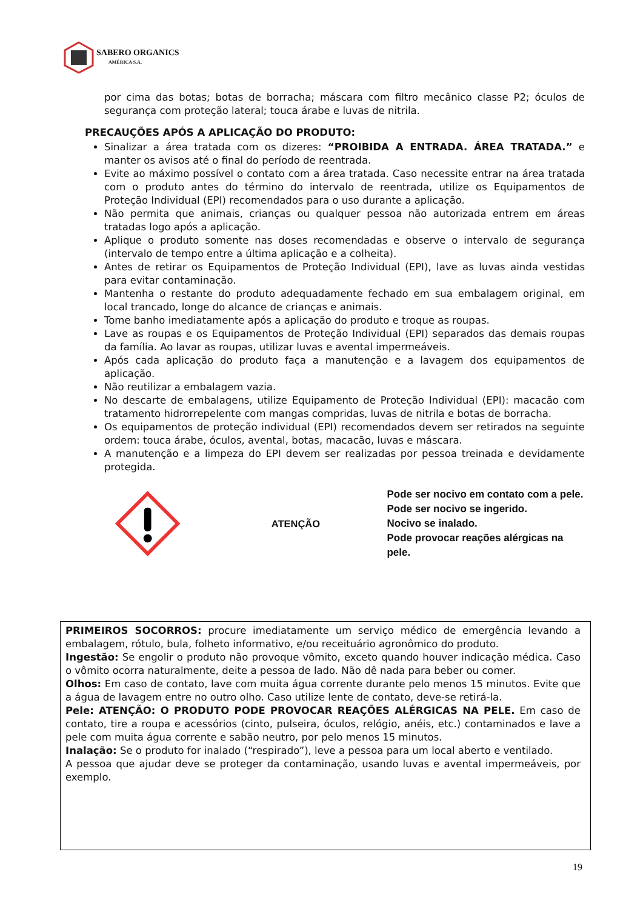SABERO ORGANICS
AMÉRICA S.A.
por cima das botas; botas de borracha; máscara com filtro mecânico classe P2; óculos de segurança com proteção lateral; touca árabe e luvas de nitrila.
PRECAUÇÕES APÓS A APLICAÇÃO DO PRODUTO:
Sinalizar a área tratada com os dizeres: “PROIBIDA A ENTRADA. ÁREA TRATADA.” e manter os avisos até o final do período de reentrada.
Evite ao máximo possível o contato com a área tratada. Caso necessite entrar na área tratada com o produto antes do término do intervalo de reentrada, utilize os Equipamentos de Proteção Individual (EPI) recomendados para o uso durante a aplicação.
Não permita que animais, crianças ou qualquer pessoa não autorizada entrem em áreas tratadas logo após a aplicação.
Aplique o produto somente nas doses recomendadas e observe o intervalo de segurança (intervalo de tempo entre a última aplicação e a colheita).
Antes de retirar os Equipamentos de Proteção Individual (EPI), lave as luvas ainda vestidas para evitar contaminação.
Mantenha o restante do produto adequadamente fechado em sua embalagem original, em local trancado, longe do alcance de crianças e animais.
Tome banho imediatamente após a aplicação do produto e troque as roupas.
Lave as roupas e os Equipamentos de Proteção Individual (EPI) separados das demais roupas da família. Ao lavar as roupas, utilizar luvas e avental impermeáveis.
Após cada aplicação do produto faça a manutenção e a lavagem dos equipamentos de aplicação.
Não reutilizar a embalagem vazia.
No descarte de embalagens, utilize Equipamento de Proteção Individual (EPI): macacão com tratamento hidrorrepelente com mangas compridas, luvas de nitrila e botas de borracha.
Os equipamentos de proteção individual (EPI) recomendados devem ser retirados na seguinte ordem: touca árabe, óculos, avental, botas, macacão, luvas e máscara.
A manutenção e a limpeza do EPI devem ser realizadas por pessoa treinada e devidamente protegida.
ATENÇÃO
Pode ser nocivo em contato com a pele.
Pode ser nocivo se ingerido.
Nocivo se inalado.
Pode provocar reações alérgicas na pele.
PRIMEIROS SOCORROS: procure imediatamente um serviço médico de emergência levando a embalagem, rótulo, bula, folheto informativo, e/ou receituário agronômico do produto.
Ingestão: Se engolir o produto não provoque vômito, exceto quando houver indicação médica. Caso o vômito ocorra naturalmente, deite a pessoa de lado. Não dê nada para beber ou comer.
Olhos: Em caso de contato, lave com muita água corrente durante pelo menos 15 minutos. Evite que a água de lavagem entre no outro olho. Caso utilize lente de contato, deve-se retirá-la.
Pele: ATENÇÃO: O PRODUTO PODE PROVOCAR REAÇÕES ALÉRGICAS NA PELE. Em caso de contato, tire a roupa e acessórios (cinto, pulseira, óculos, relógio, anéis, etc.) contaminados e lave a pele com muita água corrente e sabão neutro, por pelo menos 15 minutos.
Inalação: Se o produto for inalado (“respirado”), leve a pessoa para um local aberto e ventilado.
A pessoa que ajudar deve se proteger da contaminação, usando luvas e avental impermeáveis, por exemplo.
19